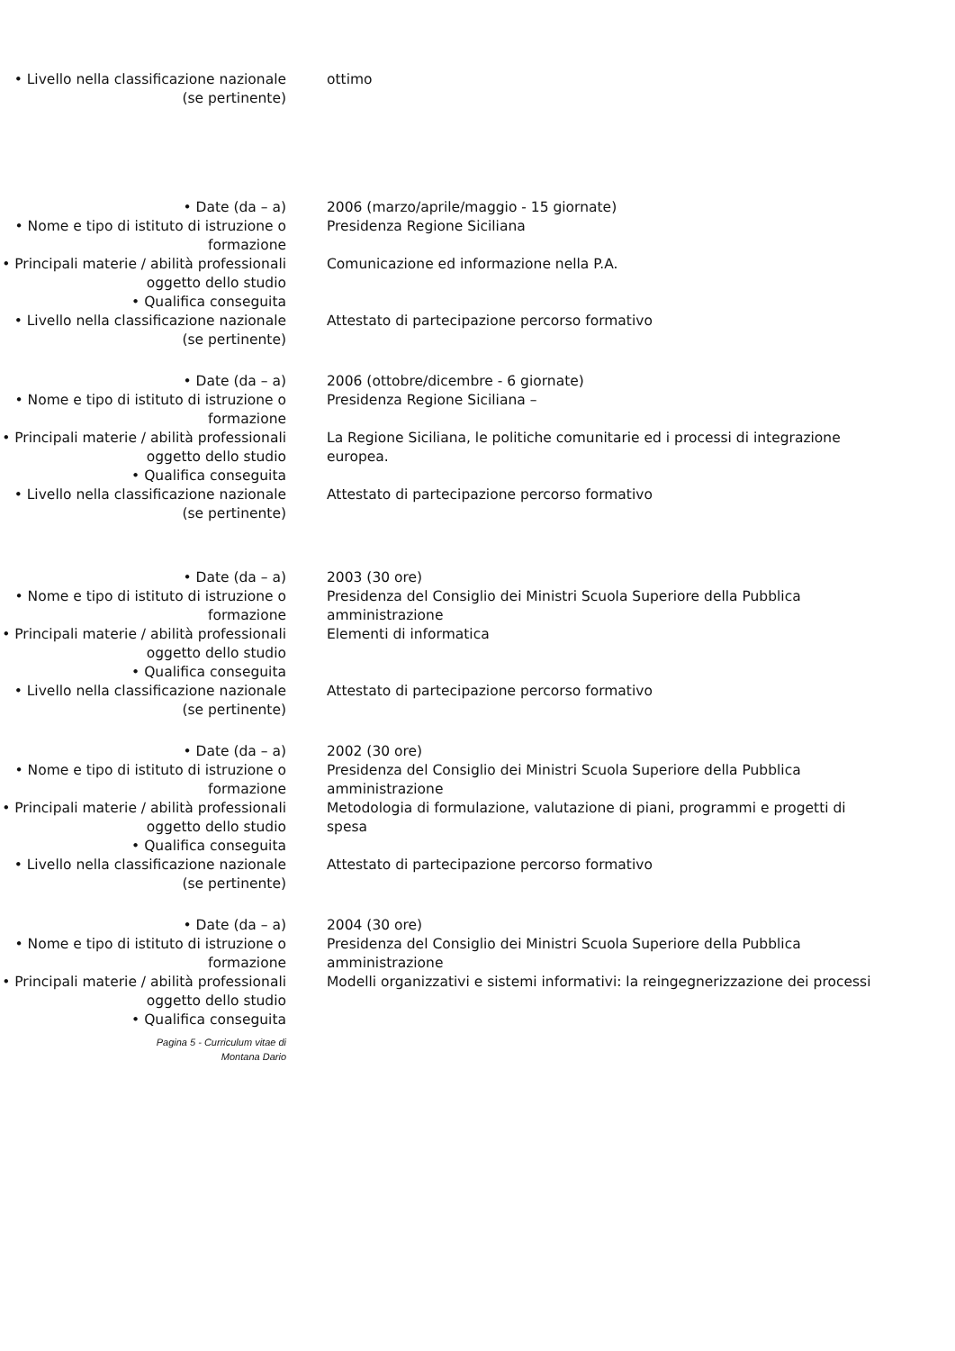• Livello nella classificazione nazionale (se pertinente)
ottimo
• Date (da – a) 2006 (marzo/aprile/maggio - 15 giornate)
• Nome e tipo di istituto di istruzione o formazione
Presidenza Regione Siciliana
• Principali materie / abilità professionali oggetto dello studio
Comunicazione ed informazione nella P.A.
• Qualifica conseguita
• Livello nella classificazione nazionale (se pertinente)
Attestato di partecipazione percorso formativo
• Date (da – a) 2006 (ottobre/dicembre - 6 giornate)
• Nome e tipo di istituto di istruzione o formazione
Presidenza Regione Siciliana –
• Principali materie / abilità professionali oggetto dello studio
La Regione Siciliana, le politiche comunitarie ed i processi di integrazione europea.
• Qualifica conseguita
• Livello nella classificazione nazionale (se pertinente)
Attestato di partecipazione percorso formativo
• Date (da – a) 2003 (30 ore)
• Nome e tipo di istituto di istruzione o formazione
Presidenza del Consiglio dei Ministri Scuola Superiore della Pubblica amministrazione
• Principali materie / abilità professionali oggetto dello studio
Elementi di informatica
• Qualifica conseguita
• Livello nella classificazione nazionale (se pertinente)
Attestato di partecipazione percorso formativo
• Date (da – a) 2002 (30 ore)
• Nome e tipo di istituto di istruzione o formazione
Presidenza del Consiglio dei Ministri Scuola Superiore della Pubblica amministrazione
• Principali materie / abilità professionali oggetto dello studio
Metodologia di formulazione, valutazione di piani, programmi e progetti di spesa
• Qualifica conseguita
• Livello nella classificazione nazionale (se pertinente)
Attestato di partecipazione percorso formativo
• Date (da – a) 2004 (30 ore)
• Nome e tipo di istituto di istruzione o formazione
Presidenza del Consiglio dei Ministri Scuola Superiore della Pubblica amministrazione
• Principali materie / abilità professionali oggetto dello studio
Modelli organizzativi e sistemi informativi: la reingegnerizzazione dei processi
• Qualifica conseguita
Pagina 5 - Curriculum vitae di
Montana Dario